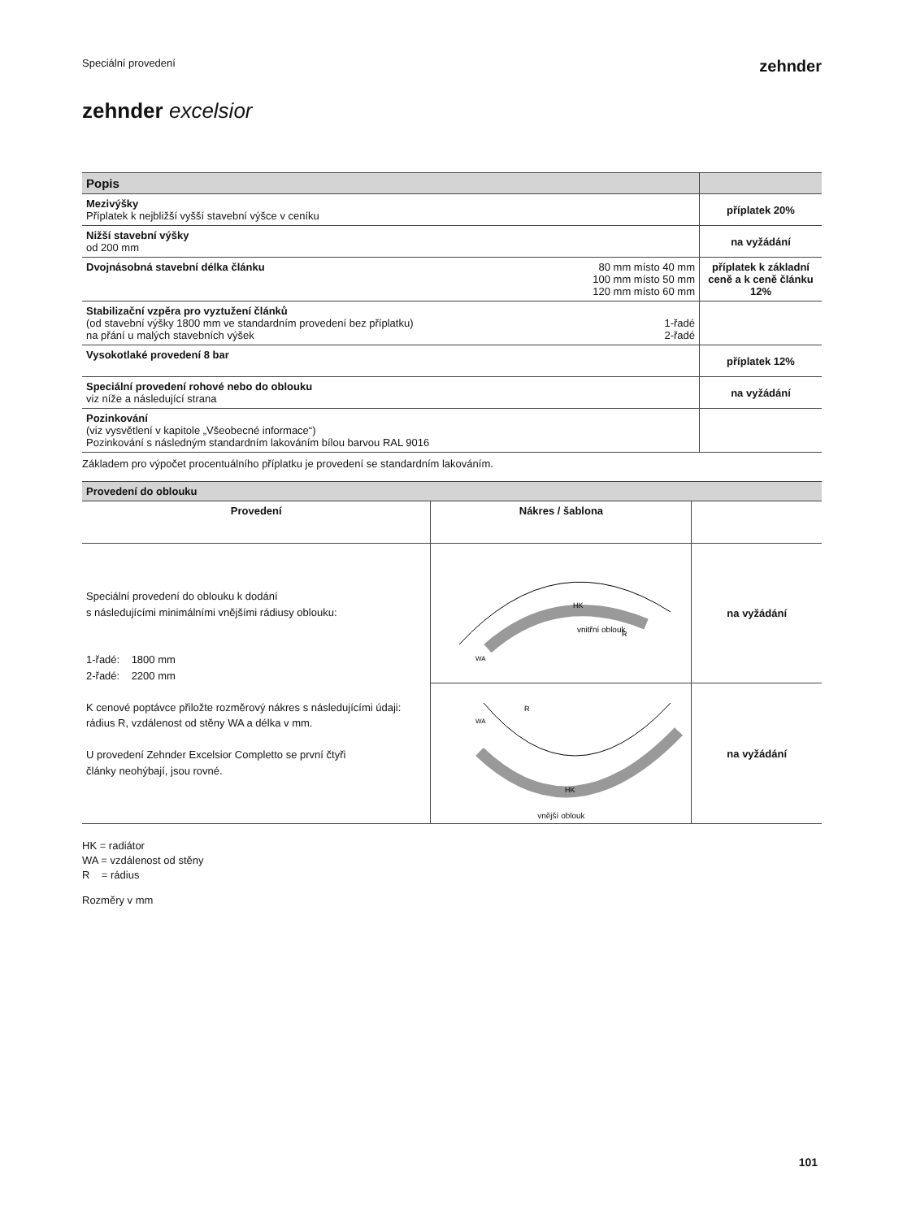Speciální provedení
zehnder
zehnder excelsior
| Popis | | |
| Mezivýšky Příplatek k nejbližší vyšší stavební výšce v ceníku | | příplatek 20% |
| Nižší stavební výšky od 200 mm | | na vyžádání |
| Dvojnásobná stavební délka článku | 80 mm místo 40 mm 100 mm místo 50 mm 120 mm místo 60 mm | příplatek k základní ceně a k ceně článku 12% |
| Stabilizační vzpěra pro vyztužení článků (od stavební výšky 1800 mm ve standardním provedení bez příplatku) na přání u malých stavebních výšek | 1-řadé 2-řadé | |
| Vysokotlaké provedení 8 bar | | příplatek 12% |
| Speciální provedení rohové nebo do oblouku viz níže a následující strana | | na vyžádání |
| Pozinkování (viz vysvětlení v kapitole „Všeobecné informace“) Pozinkování s následným standardním lakováním bílou barvou RAL 9016 | | |
Základem pro výpočet procentuálního příplatku je provedení se standardním lakováním.
| Provedení do oblouku | | |
| Provedení | Nákres / šablona | |
| Speciální provedení do oblouku k dodání s následujícími minimálními vnějšími rádiusy oblouku: 1-řadé: 1800 mm 2-řadé: 2200 mm K cenové poptávce přiložte rozměrový nákres s následujícími údaji: rádius R, vzdálenost od stěny WA a délka v mm. U provedení Zehnder Excelsior Completto se první čtyři články neohýbají, jsou rovné. | vnitřní oblouk HK WA R | na vyžádání |
| | HK WA R vnější oblouk | na vyžádání |
HK = radiátor
WA = vzdálenost od stěny
R = rádius
Rozměry v mm
101